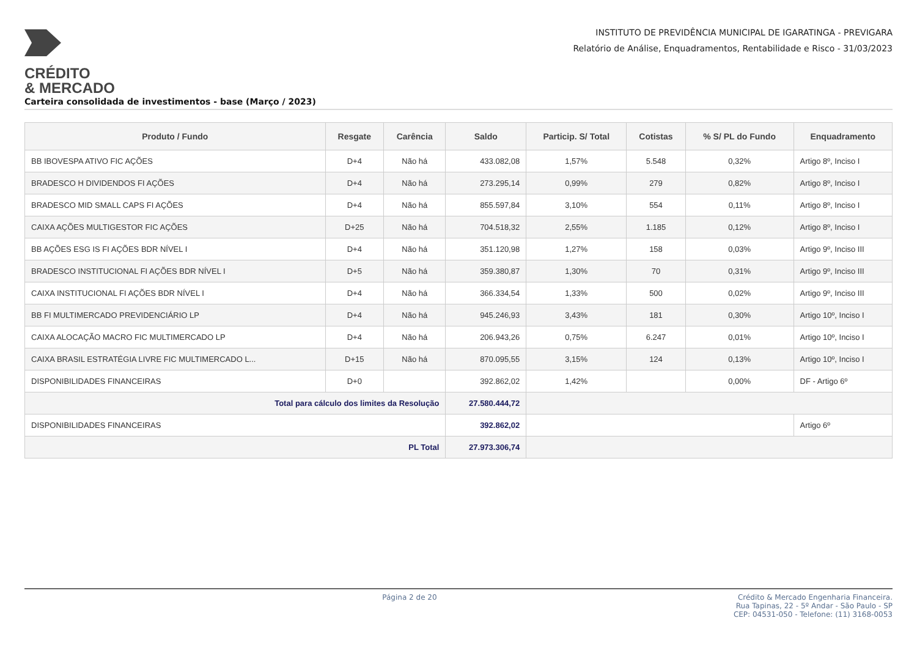CRÉDITO
& MERCADO
INSTITUTO DE PREVIDÊNCIA MUNICIPAL DE IGARATINGA - PREVIGARA
Relatório de Análise, Enquadramentos, Rentabilidade e Risco - 31/03/2023
Carteira consolidada de investimentos - base (Março / 2023)
| Produto / Fundo | Resgate | Carência | Saldo | Particip. S/ Total | Cotistas | % S/ PL do Fundo | Enquadramento |
| --- | --- | --- | --- | --- | --- | --- | --- |
| BB IBOVESPA ATIVO FIC AÇÕES | D+4 | Não há | 433.082,08 | 1,57% | 5.548 | 0,32% | Artigo 8º, Inciso I |
| BRADESCO H DIVIDENDOS FI AÇÕES | D+4 | Não há | 273.295,14 | 0,99% | 279 | 0,82% | Artigo 8º, Inciso I |
| BRADESCO MID SMALL CAPS FI AÇÕES | D+4 | Não há | 855.597,84 | 3,10% | 554 | 0,11% | Artigo 8º, Inciso I |
| CAIXA AÇÕES MULTIGESTOR FIC AÇÕES | D+25 | Não há | 704.518,32 | 2,55% | 1.185 | 0,12% | Artigo 8º, Inciso I |
| BB AÇÕES ESG IS FI AÇÕES BDR NÍVEL I | D+4 | Não há | 351.120,98 | 1,27% | 158 | 0,03% | Artigo 9º, Inciso III |
| BRADESCO INSTITUCIONAL FI AÇÕES BDR NÍVEL I | D+5 | Não há | 359.380,87 | 1,30% | 70 | 0,31% | Artigo 9º, Inciso III |
| CAIXA INSTITUCIONAL FI AÇÕES BDR NÍVEL I | D+4 | Não há | 366.334,54 | 1,33% | 500 | 0,02% | Artigo 9º, Inciso III |
| BB FI MULTIMERCADO PREVIDENCIÁRIO LP | D+4 | Não há | 945.246,93 | 3,43% | 181 | 0,30% | Artigo 10º, Inciso I |
| CAIXA ALOCAÇÃO MACRO FIC MULTIMERCADO LP | D+4 | Não há | 206.943,26 | 0,75% | 6.247 | 0,01% | Artigo 10º, Inciso I |
| CAIXA BRASIL ESTRATÉGIA LIVRE FIC MULTIMERCADO L... | D+15 | Não há | 870.095,55 | 3,15% | 124 | 0,13% | Artigo 10º, Inciso I |
| DISPONIBILIDADES FINANCEIRAS | D+0 | | 392.862,02 | 1,42% | | 0,00% | DF - Artigo 6º |
| Total para cálculo dos limites da Resolução | | | 27.580.444,72 | | | | |
| DISPONIBILIDADES FINANCEIRAS | | | 392.862,02 | | | | Artigo 6º |
| PL Total | | | 27.973.306,74 | | | | |
Página 2 de 20 Crédito & Mercado Engenharia Financeira.
Rua Tapinas, 22 - 5º Andar - São Paulo - SP
CEP: 04531-050 - Telefone: (11) 3168-0053